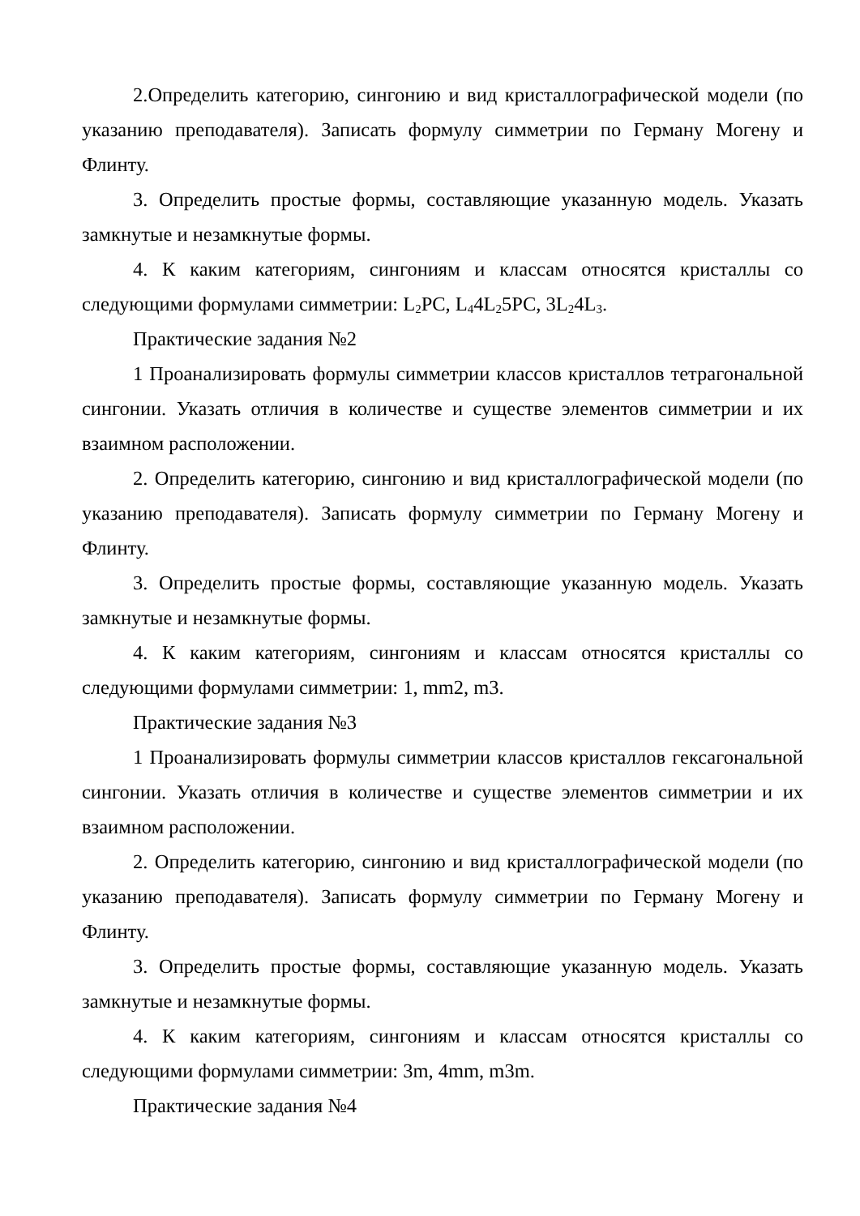2.Определить категорию, сингонию и вид кристаллографической модели (по указанию преподавателя). Записать формулу симметрии по Герману Могену и Флинту.
3. Определить простые формы, составляющие указанную модель. Указать замкнутые и незамкнутые формы.
4. К каким категориям, сингониям и классам относятся кристаллы со следующими формулами симметрии: L<sub>2</sub>PC, L<sub>4</sub>4L<sub>2</sub>5PC, 3L<sub>2</sub>4L<sub>3</sub>.
Практические задания №2
1 Проанализировать формулы симметрии классов кристаллов тетрагональной сингонии. Указать отличия в количестве и существе элементов симметрии и их взаимном расположении.
2. Определить категорию, сингонию и вид кристаллографической модели (по указанию преподавателя). Записать формулу симметрии по Герману Могену и Флинту.
3. Определить простые формы, составляющие указанную модель. Указать замкнутые и незамкнутые формы.
4. К каким категориям, сингониям и классам относятся кристаллы со следующими формулами симметрии: 1, mm2, m3.
Практические задания №3
1 Проанализировать формулы симметрии классов кристаллов гексагональной сингонии. Указать отличия в количестве и существе элементов симметрии и их взаимном расположении.
2. Определить категорию, сингонию и вид кристаллографической модели (по указанию преподавателя). Записать формулу симметрии по Герману Могену и Флинту.
3. Определить простые формы, составляющие указанную модель. Указать замкнутые и незамкнутые формы.
4. К каким категориям, сингониям и классам относятся кристаллы со следующими формулами симметрии: 3m, 4mm, m3m.
Практические задания №4